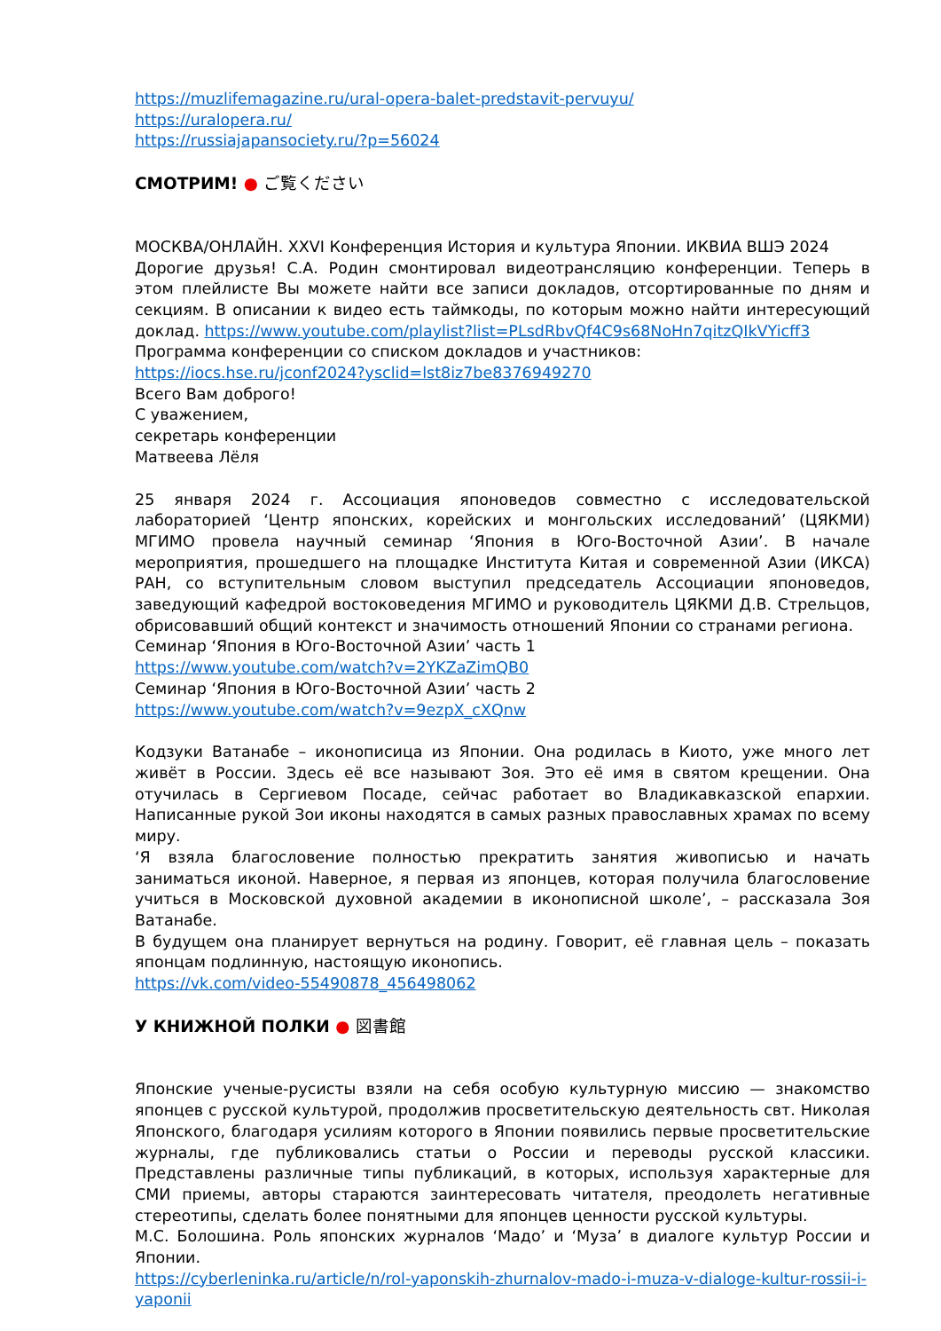https://muzlifemagazine.ru/ural-opera-balet-predstavit-pervuyu/
https://uralopera.ru/
https://russiajapansociety.ru/?p=56024
СМОТРИМ! ● ご覧ください
МОСКВА/ОНЛАЙН. XXVI Конференция История и культура Японии. ИКВИА ВШЭ 2024
Дорогие друзья! С.А. Родин смонтировал видеотрансляцию конференции. Теперь в этом плейлисте Вы можете найти все записи докладов, отсортированные по дням и секциям. В описании к видео есть таймкоды, по которым можно найти интересующий доклад. https://www.youtube.com/playlist?list=PLsdRbvQf4C9s68NoHn7qitzQIkVYicff3
Программа конференции со списком докладов и участников:
https://iocs.hse.ru/jconf2024?ysclid=lst8iz7be8376949270
Всего Вам доброго!
С уважением,
секретарь конференции
Матвеева Лёля
25 января 2024 г. Ассоциация японоведов совместно с исследовательской лабораторией ‘Центр японских, корейских и монгольских исследований’ (ЦЯКМИ) МГИМО провела научный семинар ‘Япония в Юго-Восточной Азии’. В начале мероприятия, прошедшего на площадке Института Китая и современной Азии (ИКСА) РАН, со вступительным словом выступил председатель Ассоциации японоведов, заведующий кафедрой востоковедения МГИМО и руководитель ЦЯКМИ Д.В. Стрельцов, обрисовавший общий контекст и значимость отношений Японии со странами региона.
Семинар ‘Япония в Юго-Восточной Азии’ часть 1
https://www.youtube.com/watch?v=2YKZaZimQB0
Семинар ‘Япония в Юго-Восточной Азии’ часть 2
https://www.youtube.com/watch?v=9ezpX_cXQnw
Кодзуки Ватанабе – иконописица из Японии. Она родилась в Киото, уже много лет живёт в России. Здесь её все называют Зоя. Это её имя в святом крещении. Она отучилась в Сергиевом Посаде, сейчас работает во Владикавказской епархии. Написанные рукой Зои иконы находятся в самых разных православных храмах по всему миру.
‘Я взяла благословение полностью прекратить занятия живописью и начать заниматься иконой. Наверное, я первая из японцев, которая получила благословение учиться в Московской духовной академии в иконописной школе’, – рассказала Зоя Ватанабе.
В будущем она планирует вернуться на родину. Говорит, её главная цель – показать японцам подлинную, настоящую иконопись.
https://vk.com/video-55490878_456498062
У КНИЖНОЙ ПОЛКИ ● 図書館
Японские ученые-русисты взяли на себя особую культурную миссию — знакомство японцев с русской культурой, продолжив просветительскую деятельность свт. Николая Японского, благодаря усилиям которого в Японии появились первые просветительские журналы, где публиковались статьи о России и переводы русской классики. Представлены различные типы публикаций, в которых, используя характерные для СМИ приемы, авторы стараются заинтересовать читателя, преодолеть негативные стереотипы, сделать более понятными для японцев ценности русской культуры.
М.С. Болошина. Роль японских журналов ‘Мадо’ и ‘Муза’ в диалоге культур России и Японии.
https://cyberleninka.ru/article/n/rol-yaponskih-zhurnalov-mado-i-muza-v-dialoge-kultur-rossii-i-yaponii